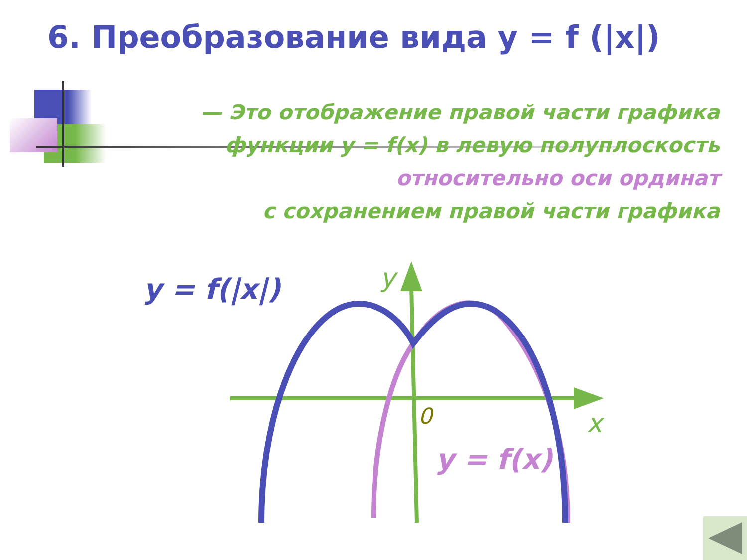6. Преобразование вида y = f (|x|)
— Это отображение правой части графика
функции y = f(x) в левую полуплоскость
относительно оси ординат
с сохранением правой части графика
y = f(|x|) y
0 x
y = f(x)